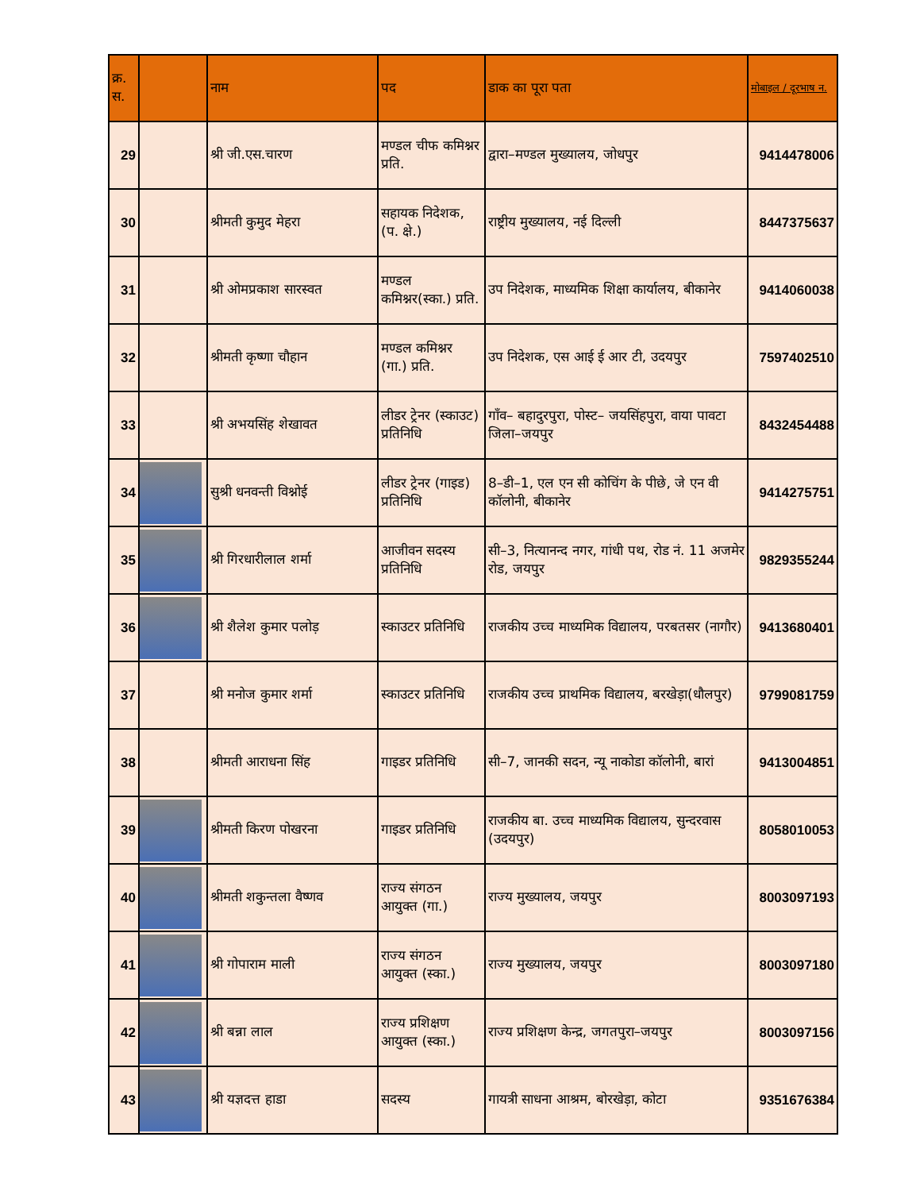| क्र. स. | | नाम | पद | डाक का पूरा पता | मोबाइल / दूरभाष न. |
| --- | --- | --- | --- | --- | --- |
| 29 | | श्री जी.एस.चारण | मण्डल चीफ कमिश्नर प्रति. | द्वारा–मण्डल मुख्यालय, जोधपुर | 9414478006 |
| 30 | | श्रीमती कुमुद मेहरा | सहायक निदेशक, (प. क्षे.) | राष्ट्रीय मुख्यालय, नई दिल्ली | 8447375637 |
| 31 | | श्री ओमप्रकाश सारस्वत | मण्डल कमिश्नर(स्का.) प्रति. | उप निदेशक, माध्यमिक शिक्षा कार्यालय, बीकानेर | 9414060038 |
| 32 | | श्रीमती कृष्णा चौहान | मण्डल कमिश्नर (गा.) प्रति. | उप निदेशक, एस आई ई आर टी, उदयपुर | 7597402510 |
| 33 | | श्री अभयसिंह शेखावत | लीडर ट्रेनर (स्काउट) प्रतिनिधि | गाँव– बहादुरपुरा, पोस्ट– जयसिंहपुरा, वाया पावटा जिला–जयपुर | 8432454488 |
| 34 | | सुश्री धनवन्ती विश्नोई | लीडर ट्रेनर (गाइड) प्रतिनिधि | 8–डी–1, एल एन सी कोचिंग के पीछे, जे एन वी कॉलोनी, बीकानेर | 9414275751 |
| 35 | | श्री गिरधारीलाल शर्मा | आजीवन सदस्य प्रतिनिधि | सी–3, नित्यानन्द नगर, गांधी पथ, रोड नं. 11 अजमेर रोड, जयपुर | 9829355244 |
| 36 | | श्री शैलेश कुमार पलोड़ | स्काउटर प्रतिनिधि | राजकीय उच्च माध्यमिक विद्यालय, परबतसर (नागौर) | 9413680401 |
| 37 | | श्री मनोज कुमार शर्मा | स्काउटर प्रतिनिधि | राजकीय उच्च प्राथमिक विद्यालय, बरखेड़ा(धौलपुर) | 9799081759 |
| 38 | | श्रीमती आराधना सिंह | गाइडर प्रतिनिधि | सी–7, जानकी सदन, न्यू नाकोडा कॉलोनी, बारां | 9413004851 |
| 39 | | श्रीमती किरण पोखरना | गाइडर प्रतिनिधि | राजकीय बा. उच्च माध्यमिक विद्यालय, सुन्दरवास (उदयपुर) | 8058010053 |
| 40 | | श्रीमती शकुन्तला वैष्णव | राज्य संगठन आयुक्त (गा.) | राज्य मुख्यालय, जयपुर | 8003097193 |
| 41 | | श्री गोपाराम माली | राज्य संगठन आयुक्त (स्का.) | राज्य मुख्यालय, जयपुर | 8003097180 |
| 42 | | श्री बन्ना लाल | राज्य प्रशिक्षण आयुक्त (स्का.) | राज्य प्रशिक्षण केन्द्र, जगतपुरा–जयपुर | 8003097156 |
| 43 | | श्री यज्ञदत्त हाडा | सदस्य | गायत्री साधना आश्रम, बोरखेड़ा, कोटा | 9351676384 |